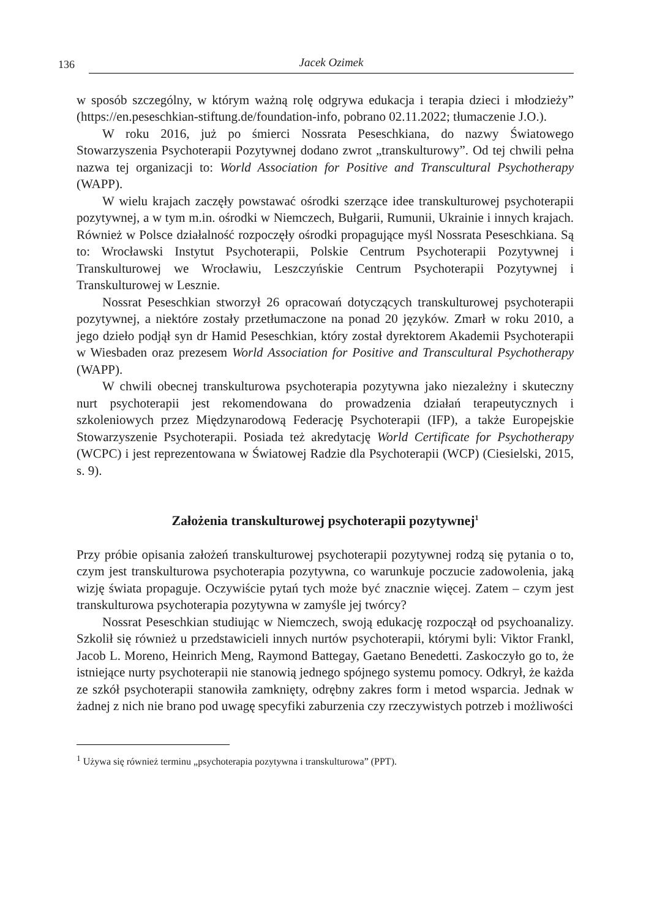136 Jacek Ozimek
w sposób szczególny, w którym ważną rolę odgrywa edukacja i terapia dzieci i młodzieży” (https://en.peseschkian-stiftung.de/foundation-info, pobrano 02.11.2022; tłumaczenie J.O.).
W roku 2016, już po śmierci Nossrata Peseschkiana, do nazwy Światowego Stowarzyszenia Psychoterapii Pozytywnej dodano zwrot „transkulturowy”. Od tej chwili pełna nazwa tej organizacji to: World Association for Positive and Transcultural Psychotherapy (WAPP).
W wielu krajach zaczęły powstawać ośrodki szerzące idee transkulturowej psychoterapii pozytywnej, a w tym m.in. ośrodki w Niemczech, Bułgarii, Rumunii, Ukrainie i innych krajach. Również w Polsce działalność rozpoczęły ośrodki propagujące myśl Nossrata Peseschkiana. Są to: Wrocławski Instytut Psychoterapii, Polskie Centrum Psychoterapii Pozytywnej i Transkulturowej we Wrocławiu, Leszczyńskie Centrum Psychoterapii Pozytywnej i Transkulturowej w Lesznie.
Nossrat Peseschkian stworzył 26 opracowań dotyczących transkulturowej psychoterapii pozytywnej, a niektóre zostały przetłumaczone na ponad 20 języków. Zmarł w roku 2010, a jego dzieło podjął syn dr Hamid Peseschkian, który został dyrektorem Akademii Psychoterapii w Wiesbaden oraz prezesem World Association for Positive and Transcultural Psychotherapy (WAPP).
W chwili obecnej transkulturowa psychoterapia pozytywna jako niezależny i skuteczny nurt psychoterapii jest rekomendowana do prowadzenia działań terapeutycznych i szkoleniowych przez Międzynarodową Federację Psychoterapii (IFP), a także Europejskie Stowarzyszenie Psychoterapii. Posiada też akredytację World Certificate for Psychotherapy (WCPC) i jest reprezentowana w Światowej Radzie dla Psychoterapii (WCP) (Ciesielski, 2015, s. 9).
Założenia transkulturowej psychoterapii pozytywnej<sup>1</sup>
Przy próbie opisania założeń transkulturowej psychoterapii pozytywnej rodzą się pytania o to, czym jest transkulturowa psychoterapia pozytywna, co warunkuje poczucie zadowolenia, jaką wizję świata propaguje. Oczywiście pytań tych może być znacznie więcej. Zatem – czym jest transkulturowa psychoterapia pozytywna w zamyśle jej twórcy?
Nossrat Peseschkian studiując w Niemczech, swoją edukację rozpoczął od psychoanalizy. Szkolił się również u przedstawicieli innych nurtów psychoterapii, którymi byli: Viktor Frankl, Jacob L. Moreno, Heinrich Meng, Raymond Battegay, Gaetano Benedetti. Zaskoczyło go to, że istniejące nurty psychoterapii nie stanowią jednego spójnego systemu pomocy. Odkrył, że każda ze szkół psychoterapii stanowiła zamknięty, odrębny zakres form i metod wsparcia. Jednak w żadnej z nich nie brano pod uwagę specyfiki zaburzenia czy rzeczywistych potrzeb i możliwości
<sup>1</sup> Używa się również terminu „psychoterapia pozytywna i transkulturowa” (PPT).